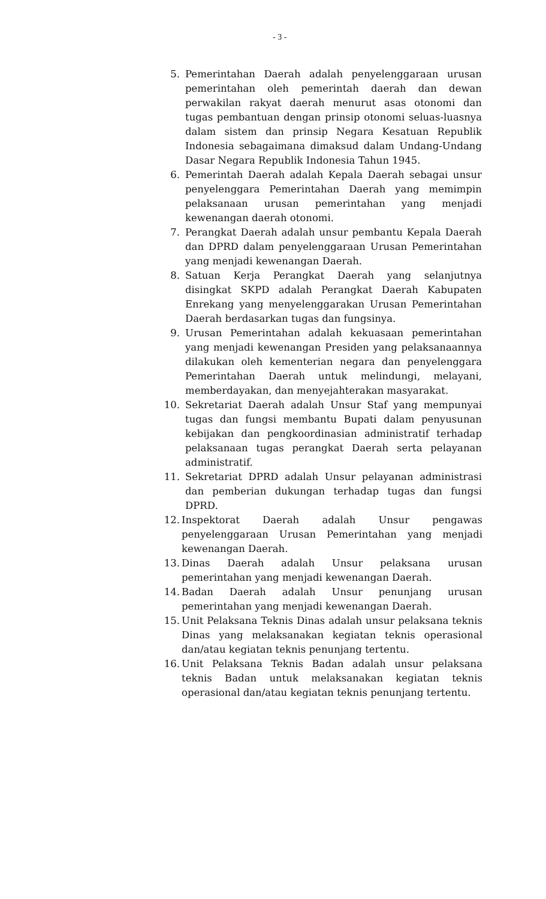- 3 -
5. Pemerintahan Daerah adalah penyelenggaraan urusan pemerintahan oleh pemerintah daerah dan dewan perwakilan rakyat daerah menurut asas otonomi dan tugas pembantuan dengan prinsip otonomi seluas-luasnya dalam sistem dan prinsip Negara Kesatuan Republik Indonesia sebagaimana dimaksud dalam Undang-Undang Dasar Negara Republik Indonesia Tahun 1945.
6. Pemerintah Daerah adalah Kepala Daerah sebagai unsur penyelenggara Pemerintahan Daerah yang memimpin pelaksanaan urusan pemerintahan yang menjadi kewenangan daerah otonomi.
7. Perangkat Daerah adalah unsur pembantu Kepala Daerah dan DPRD dalam penyelenggaraan Urusan Pemerintahan yang menjadi kewenangan Daerah.
8. Satuan Kerja Perangkat Daerah yang selanjutnya disingkat SKPD adalah Perangkat Daerah Kabupaten Enrekang yang menyelenggarakan Urusan Pemerintahan Daerah berdasarkan tugas dan fungsinya.
9. Urusan Pemerintahan adalah kekuasaan pemerintahan yang menjadi kewenangan Presiden yang pelaksanaannya dilakukan oleh kementerian negara dan penyelenggara Pemerintahan Daerah untuk melindungi, melayani, memberdayakan, dan menyejahterakan masyarakat.
10. Sekretariat Daerah adalah Unsur Staf yang mempunyai tugas dan fungsi membantu Bupati dalam penyusunan kebijakan dan pengkoordinasian administratif terhadap pelaksanaan tugas perangkat Daerah serta pelayanan administratif.
11. Sekretariat DPRD adalah Unsur pelayanan administrasi dan pemberian dukungan terhadap tugas dan fungsi DPRD.
12. Inspektorat Daerah adalah Unsur pengawas penyelenggaraan Urusan Pemerintahan yang menjadi kewenangan Daerah.
13. Dinas Daerah adalah Unsur pelaksana urusan pemerintahan yang menjadi kewenangan Daerah.
14. Badan Daerah adalah Unsur penunjang urusan pemerintahan yang menjadi kewenangan Daerah.
15. Unit Pelaksana Teknis Dinas adalah unsur pelaksana teknis Dinas yang melaksanakan kegiatan teknis operasional dan/atau kegiatan teknis penunjang tertentu.
16. Unit Pelaksana Teknis Badan adalah unsur pelaksana teknis Badan untuk melaksanakan kegiatan teknis operasional dan/atau kegiatan teknis penunjang tertentu.